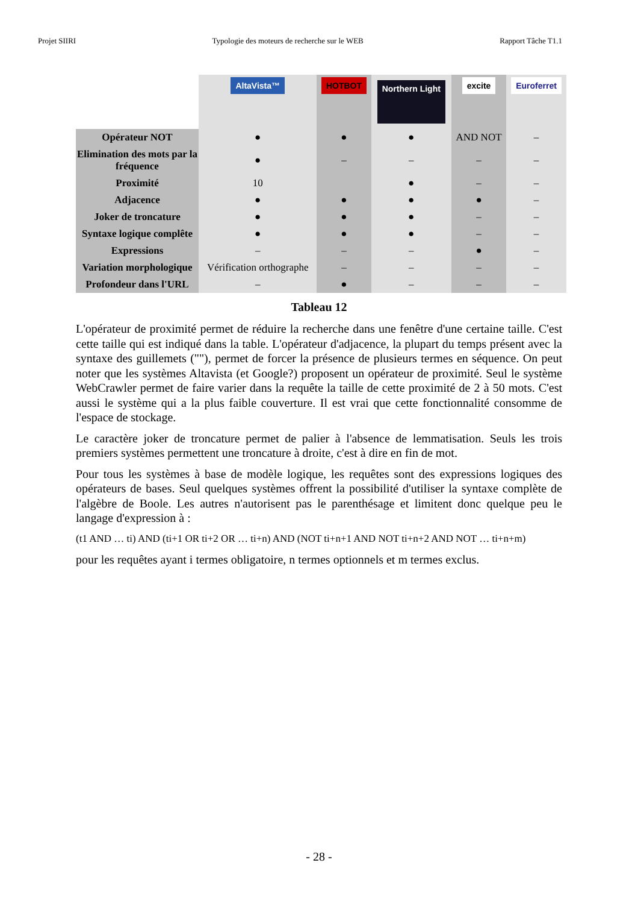Projet SIIRI Typologie des moteurs de recherche sur le WEB Rapport Tâche T1.1
| | AltaVista™ | HOTBOT | Northern Light | excite | Euroferret |
| Opérateur NOT | ● | ● | ● | AND NOT | – |
| Elimination des mots par la fréquence | ● | – | – | – | – |
| Proximité | 10 | | ● | – | – |
| Adjacence | ● | ● | ● | ● | – |
| Joker de troncature | ● | ● | ● | – | – |
| Syntaxe logique complête | ● | ● | ● | – | – |
| Expressions | – | – | – | ● | – |
| Variation morphologique | Vérification orthographe | – | – | – | – |
| Profondeur dans l'URL | – | ● | – | – | – |
Tableau 12
L'opérateur de proximité permet de réduire la recherche dans une fenêtre d'une certaine taille. C'est cette taille qui est indiqué dans la table. L'opérateur d'adjacence, la plupart du temps présent avec la syntaxe des guillemets (""), permet de forcer la présence de plusieurs termes en séquence. On peut noter que les systèmes Altavista (et Google?) proposent un opérateur de proximité. Seul le système WebCrawler permet de faire varier dans la requête la taille de cette proximité de 2 à 50 mots. C'est aussi le système qui a la plus faible couverture. Il est vrai que cette fonctionnalité consomme de l'espace de stockage.
Le caractère joker de troncature permet de palier à l'absence de lemmatisation. Seuls les trois premiers systèmes permettent une troncature à droite, c'est à dire en fin de mot.
Pour tous les systèmes à base de modèle logique, les requêtes sont des expressions logiques des opérateurs de bases. Seul quelques systèmes offrent la possibilité d'utiliser la syntaxe complète de l'algèbre de Boole. Les autres n'autorisent pas le parenthésage et limitent donc quelque peu le langage d'expression à :
(t1 AND … ti) AND (ti+1 OR ti+2 OR … ti+n) AND (NOT ti+n+1 AND NOT ti+n+2 AND NOT … ti+n+m)
pour les requêtes ayant i termes obligatoire, n termes optionnels et m termes exclus.
- 28 -